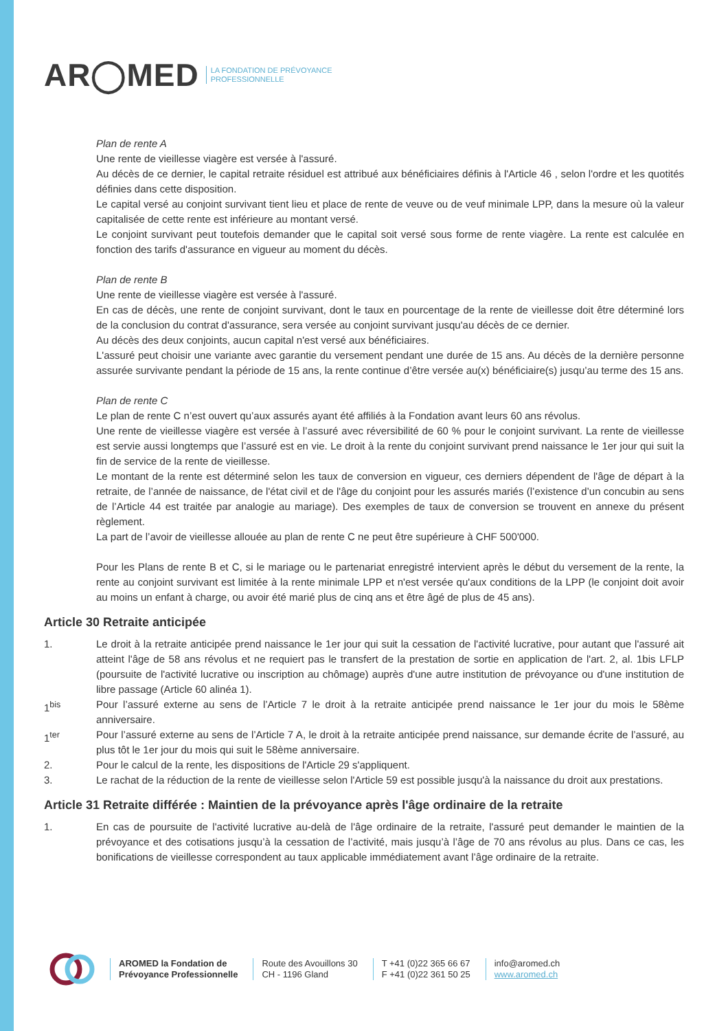AR◯MED LA FONDATION DE PRÉVOYANCE
PROFESSIONNELLE
Plan de rente A
Une rente de vieillesse viagère est versée à l'assuré.
Au décès de ce dernier, le capital retraite résiduel est attribué aux bénéficiaires définis à l'Article 46 , selon l'ordre et les quotités définies dans cette disposition.
Le capital versé au conjoint survivant tient lieu et place de rente de veuve ou de veuf minimale LPP, dans la mesure où la valeur capitalisée de cette rente est inférieure au montant versé.
Le conjoint survivant peut toutefois demander que le capital soit versé sous forme de rente viagère. La rente est calculée en fonction des tarifs d'assurance en vigueur au moment du décès.
Plan de rente B
Une rente de vieillesse viagère est versée à l'assuré.
En cas de décès, une rente de conjoint survivant, dont le taux en pourcentage de la rente de vieillesse doit être déterminé lors de la conclusion du contrat d'assurance, sera versée au conjoint survivant jusqu'au décès de ce dernier.
Au décès des deux conjoints, aucun capital n'est versé aux bénéficiaires.
L'assuré peut choisir une variante avec garantie du versement pendant une durée de 15 ans. Au décès de la dernière personne assurée survivante pendant la période de 15 ans, la rente continue d’être versée au(x) bénéficiaire(s) jusqu’au terme des 15 ans.
Plan de rente C
Le plan de rente C n’est ouvert qu’aux assurés ayant été affiliés à la Fondation avant leurs 60 ans révolus.
Une rente de vieillesse viagère est versée à l’assuré avec réversibilité de 60 % pour le conjoint survivant. La rente de vieillesse est servie aussi longtemps que l’assuré est en vie. Le droit à la rente du conjoint survivant prend naissance le 1er jour qui suit la fin de service de la rente de vieillesse.
Le montant de la rente est déterminé selon les taux de conversion en vigueur, ces derniers dépendent de l'âge de départ à la retraite, de l’année de naissance, de l'état civil et de l'âge du conjoint pour les assurés mariés (l’existence d’un concubin au sens de l’Article 44 est traitée par analogie au mariage). Des exemples de taux de conversion se trouvent en annexe du présent règlement.
La part de l’avoir de vieillesse allouée au plan de rente C ne peut être supérieure à CHF 500'000.
Pour les Plans de rente B et C, si le mariage ou le partenariat enregistré intervient après le début du versement de la rente, la rente au conjoint survivant est limitée à la rente minimale LPP et n'est versée qu'aux conditions de la LPP (le conjoint doit avoir au moins un enfant à charge, ou avoir été marié plus de cinq ans et être âgé de plus de 45 ans).
Article 30 Retraite anticipée
1. Le droit à la retraite anticipée prend naissance le 1er jour qui suit la cessation de l'activité lucrative, pour autant que l'assuré ait atteint l'âge de 58 ans révolus et ne requiert pas le transfert de la prestation de sortie en application de l'art. 2, al. 1bis LFLP (poursuite de l'activité lucrative ou inscription au chômage) auprès d'une autre institution de prévoyance ou d'une institution de libre passage (Article 60 alinéa 1).
1<sup>bis</sup> Pour l’assuré externe au sens de l’Article 7 le droit à la retraite anticipée prend naissance le 1er jour du mois le 58ème anniversaire.
1<sup>ter</sup> Pour l’assuré externe au sens de l’Article 7 A, le droit à la retraite anticipée prend naissance, sur demande écrite de l’assuré, au plus tôt le 1er jour du mois qui suit le 58ème anniversaire.
2. Pour le calcul de la rente, les dispositions de l'Article 29 s'appliquent.
3. Le rachat de la réduction de la rente de vieillesse selon l'Article 59 est possible jusqu'à la naissance du droit aux prestations.
Article 31 Retraite différée : Maintien de la prévoyance après l'âge ordinaire de la retraite
1. En cas de poursuite de l'activité lucrative au-delà de l'âge ordinaire de la retraite, l'assuré peut demander le maintien de la prévoyance et des cotisations jusqu’à la cessation de l’activité, mais jusqu’à l’âge de 70 ans révolus au plus. Dans ce cas, les bonifications de vieillesse correspondent au taux applicable immédiatement avant l’âge ordinaire de la retraite.
AROMED la Fondation de
Prévoyance Professionnelle
Route des Avouillons 30
CH - 1196 Gland
T +41 (0)22 365 66 67
F +41 (0)22 361 50 25
info@aromed.ch
www.aromed.ch